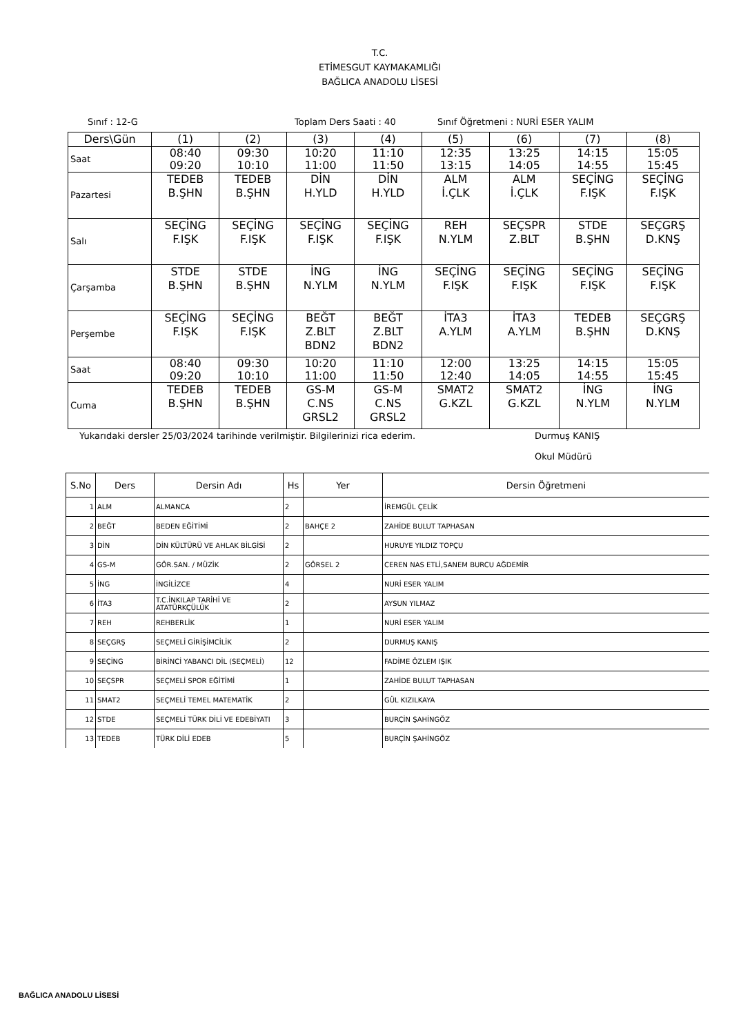T.C.
ETİMESGUT KAYMAKAMLIĞI
BAĞLICA ANADOLU LİSESİ
Sınıf : 12-G Toplam Ders Saati : 40 Sınıf Öğretmeni : NURİ ESER YALIM
| Ders\Gün | (1) | (2) | (3) | (4) | (5) | (6) | (7) | (8) |
| Saat | 08:40 09:20 | 09:30 10:10 | 10:20 11:00 | 11:10 11:50 | 12:35 13:15 | 13:25 14:05 | 14:15 14:55 | 15:05 15:45 |
| Pazartesi | TEDEB B.ŞHN | TEDEB B.ŞHN | DİN H.YLD | DİN H.YLD | ALM İ.ÇLK | ALM İ.ÇLK | SEÇİNG F.IŞK | SEÇİNG F.IŞK |
| Salı | SEÇİNG F.IŞK | SEÇİNG F.IŞK | SEÇİNG F.IŞK | SEÇİNG F.IŞK | REH N.YLM | SEÇSPR Z.BLT | STDE B.ŞHN | SEÇGRŞ D.KNŞ |
| Çarşamba | STDE B.ŞHN | STDE B.ŞHN | İNG N.YLM | İNG N.YLM | SEÇİNG F.IŞK | SEÇİNG F.IŞK | SEÇİNG F.IŞK | SEÇİNG F.IŞK |
| Perşembe | SEÇİNG F.IŞK | SEÇİNG F.IŞK | BEĞT Z.BLT BDN2 | BEĞT Z.BLT BDN2 | İTA3 A.YLM | İTA3 A.YLM | TEDEB B.ŞHN | SEÇGRŞ D.KNŞ |
| Saat | 08:40 09:20 | 09:30 10:10 | 10:20 11:00 | 11:10 11:50 | 12:00 12:40 | 13:25 14:05 | 14:15 14:55 | 15:05 15:45 |
| Cuma | TEDEB B.ŞHN | TEDEB B.ŞHN | GS-M C.NS GRSL2 | GS-M C.NS GRSL2 | SMAT2 G.KZL | SMAT2 G.KZL | İNG N.YLM | İNG N.YLM |
Yukarıdaki dersler 25/03/2024 tarihinde verilmiştir. Bilgilerinizi rica ederim. Durmuş KANIŞ
Okul Müdürü
| S.No | Ders | Dersin Adı | Hs | Yer | Dersin Öğretmeni |
| --- | --- | --- | --- | --- | --- |
| 1 | ALM | ALMANCA | 2 | | İREMGÜL ÇELİK |
| 2 | BEĞT | BEDEN EĞİTİMİ | 2 | BAHÇE 2 | ZAHİDE BULUT TAPHASAN |
| 3 | DİN | DİN KÜLTÜRÜ VE AHLAK BİLGİSİ | 2 | | HURUYE YILDIZ TOPÇU |
| 4 | GS-M | GÖR.SAN. / MÜZİK | 2 | GÖRSEL 2 | CEREN NAS ETLİ,SANEM BURCU AĞDEMİR |
| 5 | İNG | İNGİLİZCE | 4 | | NURİ ESER YALIM |
| 6 | İTA3 | T.C.İNKILAP TARİHİ VE ATATÜRKÇÜLÜK | 2 | | AYSUN YILMAZ |
| 7 | REH | REHBERLİK | 1 | | NURİ ESER YALIM |
| 8 | SEÇGRŞ | SEÇMELİ GİRİŞİMCİLİK | 2 | | DURMUŞ KANIŞ |
| 9 | SEÇİNG | BİRİNCİ YABANCI DİL (SEÇMELİ) | 12 | | FADİME ÖZLEM IŞIK |
| 10 | SEÇSPR | SEÇMELİ SPOR EĞİTİMİ | 1 | | ZAHİDE BULUT TAPHASAN |
| 11 | SMAT2 | SEÇMELİ TEMEL MATEMATİK | 2 | | GÜL KIZILKAYA |
| 12 | STDE | SEÇMELİ TÜRK DİLİ VE EDEBİYATI | 3 | | BURÇİN ŞAHİNGÖZ |
| 13 | TEDEB | TÜRK DİLİ EDEB | 5 | | BURÇİN ŞAHİNGÖZ |
BAĞLICA ANADOLU LİSESİ